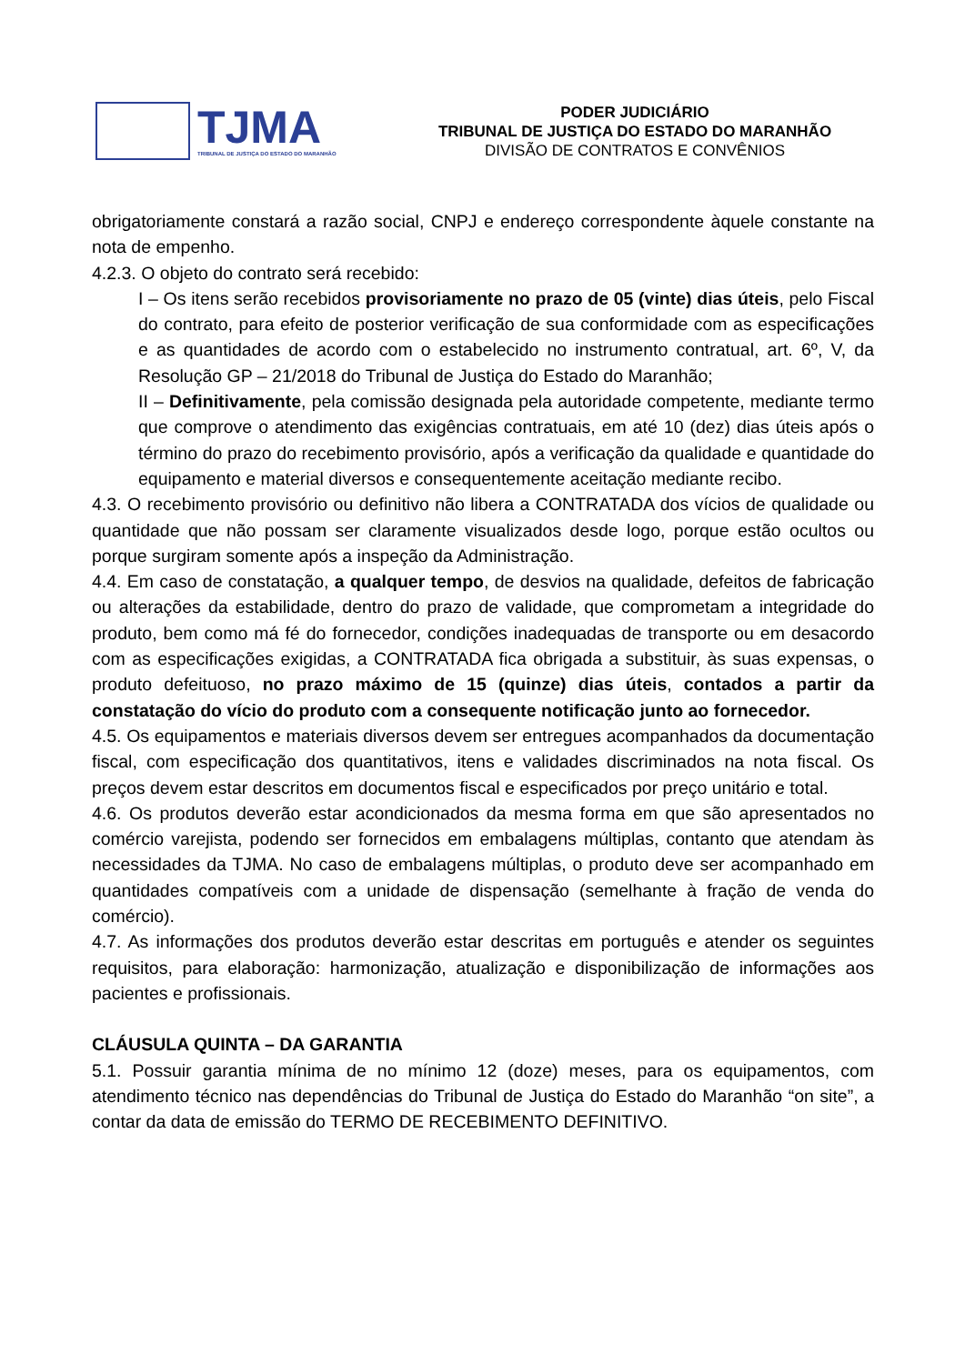TJMA
TRIBUNAL DE JUSTIÇA DO ESTADO DO MARANHÃO
PODER JUDICIÁRIO
TRIBUNAL DE JUSTIÇA DO ESTADO DO MARANHÃO
DIVISÃO DE CONTRATOS E CONVÊNIOS
obrigatoriamente constará a razão social, CNPJ e endereço correspondente àquele constante na nota de empenho.
4.2.3. O objeto do contrato será recebido:
I – Os itens serão recebidos provisoriamente no prazo de 05 (vinte) dias úteis, pelo Fiscal do contrato, para efeito de posterior verificação de sua conformidade com as especificações e as quantidades de acordo com o estabelecido no instrumento contratual, art. 6º, V, da Resolução GP – 21/2018 do Tribunal de Justiça do Estado do Maranhão;
II – Definitivamente, pela comissão designada pela autoridade competente, mediante termo que comprove o atendimento das exigências contratuais, em até 10 (dez) dias úteis após o término do prazo do recebimento provisório, após a verificação da qualidade e quantidade do equipamento e material diversos e consequentemente aceitação mediante recibo.
4.3. O recebimento provisório ou definitivo não libera a CONTRATADA dos vícios de qualidade ou quantidade que não possam ser claramente visualizados desde logo, porque estão ocultos ou porque surgiram somente após a inspeção da Administração.
4.4. Em caso de constatação, a qualquer tempo, de desvios na qualidade, defeitos de fabricação ou alterações da estabilidade, dentro do prazo de validade, que comprometam a integridade do produto, bem como má fé do fornecedor, condições inadequadas de transporte ou em desacordo com as especificações exigidas, a CONTRATADA fica obrigada a substituir, às suas expensas, o produto defeituoso, no prazo máximo de 15 (quinze) dias úteis, contados a partir da constatação do vício do produto com a consequente notificação junto ao fornecedor.
4.5. Os equipamentos e materiais diversos devem ser entregues acompanhados da documentação fiscal, com especificação dos quantitativos, itens e validades discriminados na nota fiscal. Os preços devem estar descritos em documentos fiscal e especificados por preço unitário e total.
4.6. Os produtos deverão estar acondicionados da mesma forma em que são apresentados no comércio varejista, podendo ser fornecidos em embalagens múltiplas, contanto que atendam às necessidades da TJMA. No caso de embalagens múltiplas, o produto deve ser acompanhado em quantidades compatíveis com a unidade de dispensação (semelhante à fração de venda do comércio).
4.7. As informações dos produtos deverão estar descritas em português e atender os seguintes requisitos, para elaboração: harmonização, atualização e disponibilização de informações aos pacientes e profissionais.
CLÁUSULA QUINTA – DA GARANTIA
5.1. Possuir garantia mínima de no mínimo 12 (doze) meses, para os equipamentos, com atendimento técnico nas dependências do Tribunal de Justiça do Estado do Maranhão “on site”, a contar da data de emissão do TERMO DE RECEBIMENTO DEFINITIVO.